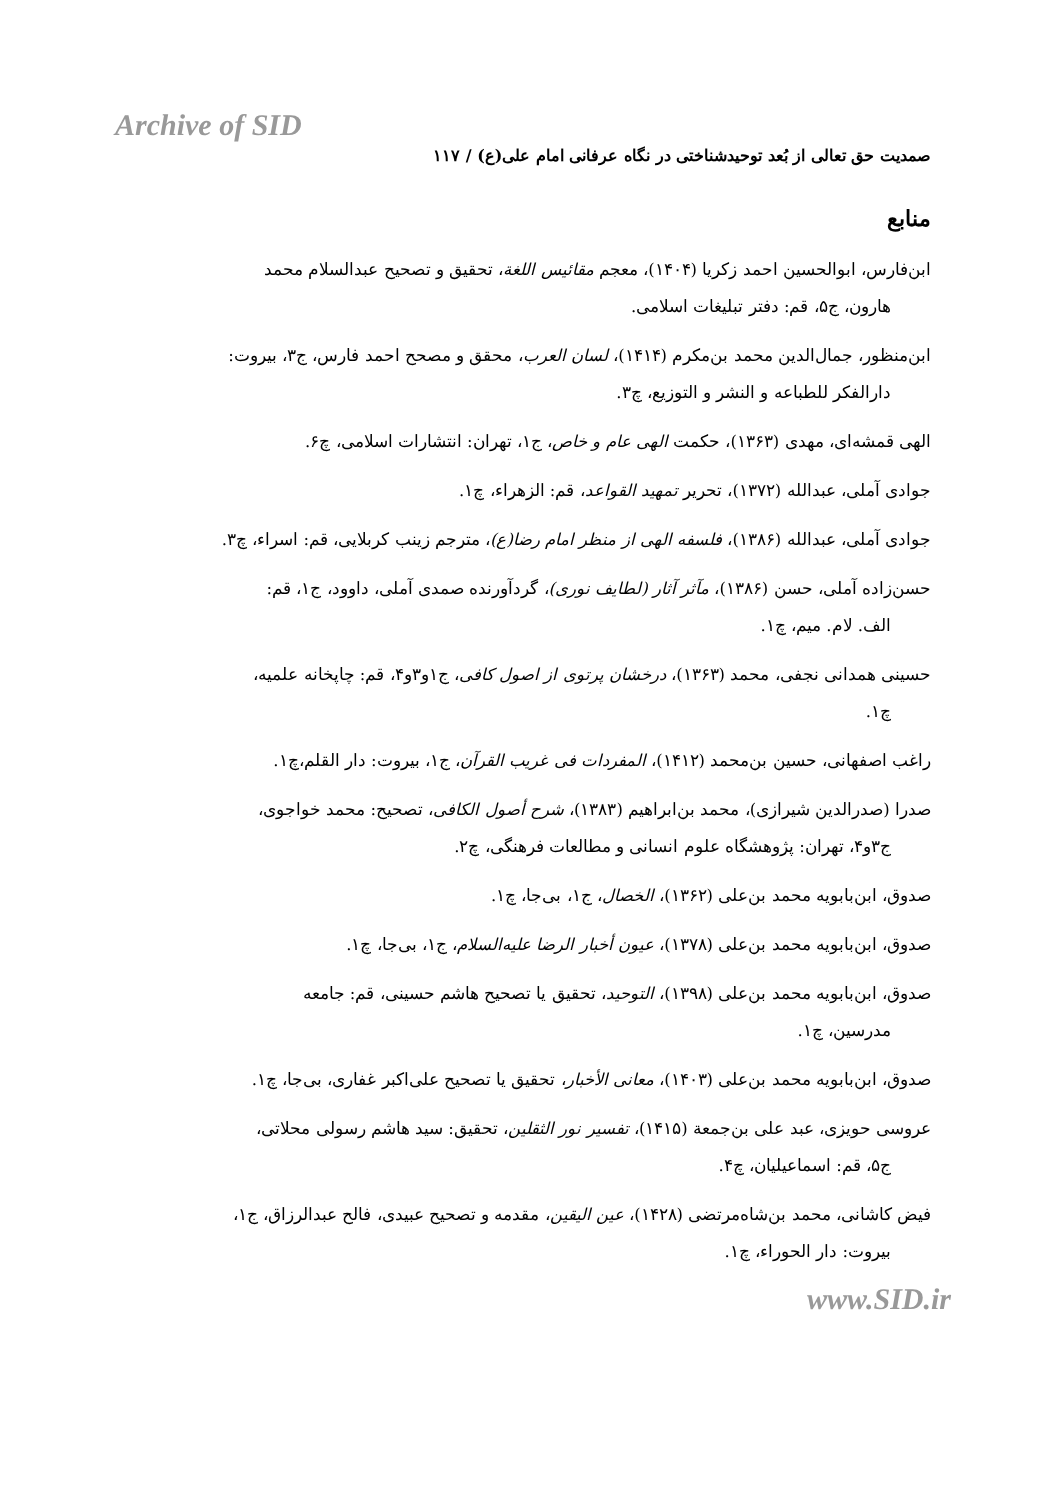Archive of SID
صمدیت حق تعالی از بُعد توحیدشناختی در نگاه عرفانی امام علی(ع) / ۱۱۷
منابع
ابن‌فارس، ابوالحسین احمد زکریا (۱۴۰۴)، معجم مقائیس اللغة، تحقیق و تصحیح عبدالسلام محمد
هارون، ج۵، قم: دفتر تبلیغات اسلامی.
ابن‌منظور، جمال‌الدین محمد بن‌مکرم (۱۴۱۴)، لسان العرب، محقق و مصحح احمد فارس، ج۳، بیروت:
دارالفکر للطباعه و النشر و التوزیع، چ۳.
الهی قمشه‌ای، مهدی (۱۳۶۳)، حکمت الهی عام و خاص، ج۱، تهران: انتشارات اسلامی، چ۶.
جوادی آملی، عبدالله (۱۳۷۲)، تحریر تمهید القواعد، قم: الزهراء، چ۱.
جوادی آملی، عبدالله (۱۳۸۶)، فلسفه الهی از منظر امام رضا(ع)، مترجم زینب کربلایی، قم: اسراء، چ۳.
حسن‌زاده آملی، حسن (۱۳۸۶)، مآثر آثار (لطایف نوری)، گردآورنده صمدی آملی، داوود، ج۱، قم:
الف. لام. میم، چ۱.
حسینی همدانی نجفی، محمد (۱۳۶۳)، درخشان پرتوی از اصول کافی، ج۱و۳و۴، قم: چاپخانه علمیه،
چ۱.
راغب اصفهانی، حسین بن‌محمد (۱۴۱۲)، المفردات فی غریب القرآن، ج۱، بیروت: دار القلم،چ۱.
صدرا (صدرالدین شیرازی)، محمد بن‌ابراهیم (۱۳۸۳)، شرح أصول الکافی، تصحیح: محمد خواجوی،
ج۳و۴، تهران: پژوهشگاه علوم انسانی و مطالعات فرهنگی، چ۲.
صدوق، ابن‌بابویه محمد بن‌علی (۱۳۶۲)، الخصال، ج۱، بی‌جا، چ۱.
صدوق، ابن‌بابویه محمد بن‌علی (۱۳۷۸)، عیون أخبار الرضا علیه‌السلام، ج۱، بی‌جا، چ۱.
صدوق، ابن‌بابویه محمد بن‌علی (۱۳۹۸)، التوحید، تحقیق یا تصحیح هاشم حسینی، قم: جامعه
مدرسین، چ۱.
صدوق، ابن‌بابویه محمد بن‌علی (۱۴۰۳)، معانی الأخبار، تحقیق یا تصحیح علی‌اکبر غفاری، بی‌جا، چ۱.
عروسی حویزی، عبد علی بن‌جمعة (۱۴۱۵)، تفسیر نور الثقلین، تحقیق: سید هاشم رسولی محلاتی،
ج۵، قم: اسماعیلیان، چ۴.
فیض کاشانی، محمد بن‌شاه‌مرتضی (۱۴۲۸)، عین الیقین، مقدمه و تصحیح عبیدی، فالح عبدالرزاق، ج۱،
بیروت: دار الحوراء، چ۱.
www.SID.ir